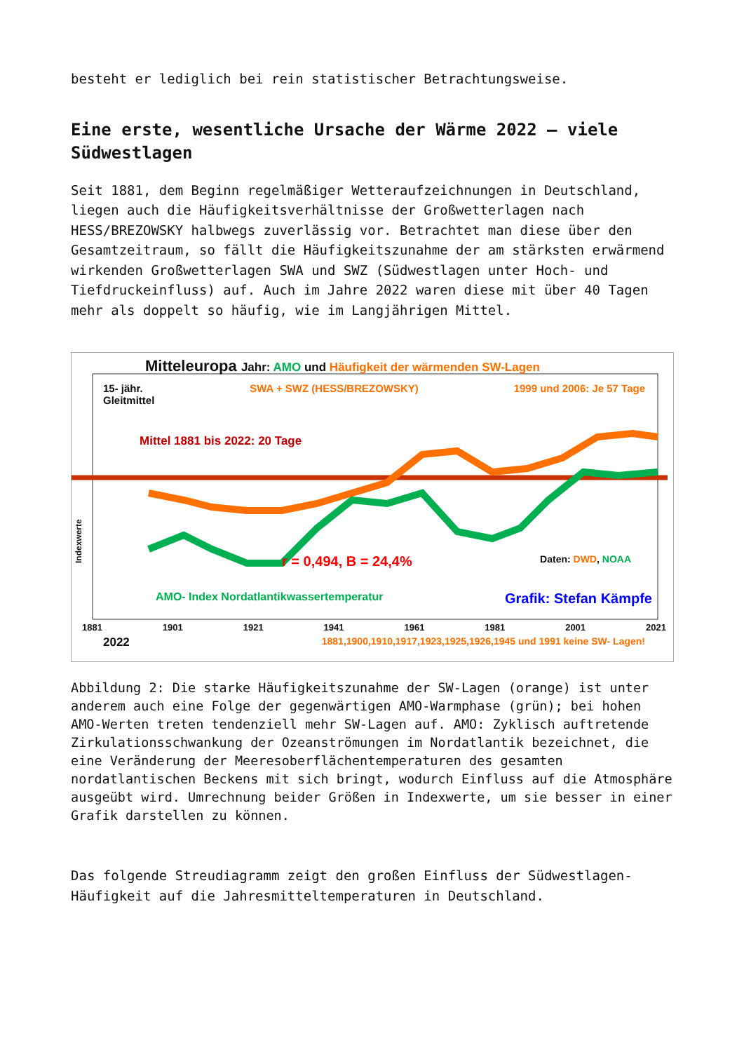besteht er lediglich bei rein statistischer Betrachtungsweise.
Eine erste, wesentliche Ursache der Wärme 2022 – viele Südwestlagen
Seit 1881, dem Beginn regelmäßiger Wetteraufzeichnungen in Deutschland, liegen auch die Häufigkeitsverhältnisse der Großwetterlagen nach HESS/BREZOWSKY halbwegs zuverlässig vor. Betrachtet man diese über den Gesamtzeitraum, so fällt die Häufigkeitszunahme der am stärksten erwärmend wirkenden Großwetterlagen SWA und SWZ (Südwestlagen unter Hoch- und Tiefdruckeinfluss) auf. Auch im Jahre 2022 waren diese mit über 40 Tagen mehr als doppelt so häufig, wie im Langjährigen Mittel.
Mitteleuropa Jahr: AMO und Häufigkeit der wärmenden SW-Lagen
15- jähr.
Gleitmittel SWA + SWZ (HESS/BREZOWSKY) 1999 und 2006: Je 57 Tage
Mittel 1881 bis 2022: 20 Tage
r = 0,494, B = 24,4% Daten: DWD, NOAA
AMO- Index Nordatlantikwassertemperatur Grafik: Stefan Kämpfe
1881 1901 1921 1941 1961 1981 2001 2021
2022 1881,1900,1910,1917,1923,1925,1926,1945 und 1991 keine SW- Lagen!
Indexwerte
Abbildung 2: Die starke Häufigkeitszunahme der SW-Lagen (orange) ist unter anderem auch eine Folge der gegenwärtigen AMO-Warmphase (grün); bei hohen AMO-Werten treten tendenziell mehr SW-Lagen auf. AMO: Zyklisch auftretende Zirkulationsschwankung der Ozeanströmungen im Nordatlantik bezeichnet, die eine Veränderung der Meeresoberflächentemperaturen des gesamten nordatlantischen Beckens mit sich bringt, wodurch Einfluss auf die Atmosphäre ausgeübt wird. Umrechnung beider Größen in Indexwerte, um sie besser in einer Grafik darstellen zu können.
Das folgende Streudiagramm zeigt den großen Einfluss der Südwestlagen-Häufigkeit auf die Jahresmitteltemperaturen in Deutschland.